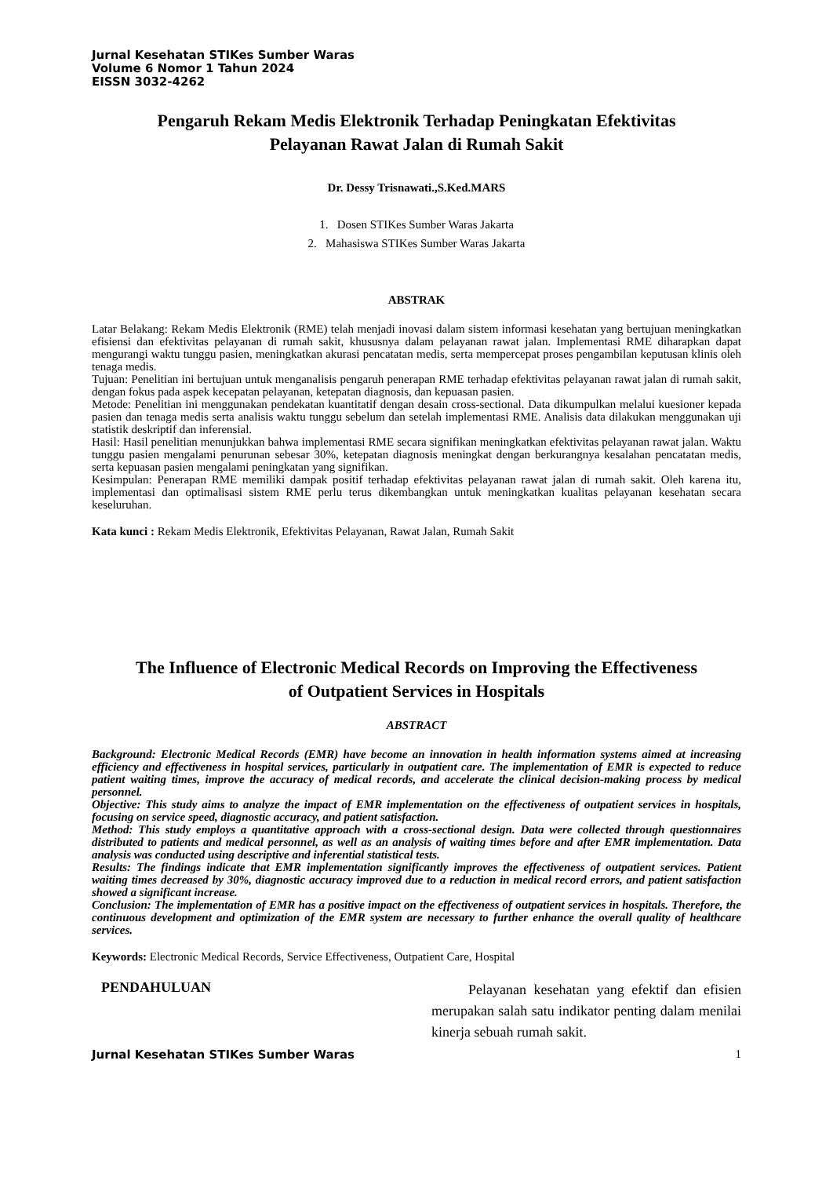Jurnal Kesehatan STIKes Sumber Waras
Volume 6 Nomor 1 Tahun 2024
EISSN 3032-4262
Pengaruh Rekam Medis Elektronik Terhadap Peningkatan Efektivitas
Pelayanan Rawat Jalan di Rumah Sakit
Dr. Dessy Trisnawati.,S.Ked.MARS
1. Dosen STIKes Sumber Waras Jakarta
2. Mahasiswa STIKes Sumber Waras Jakarta
ABSTRAK
Latar Belakang: Rekam Medis Elektronik (RME) telah menjadi inovasi dalam sistem informasi kesehatan yang bertujuan meningkatkan efisiensi dan efektivitas pelayanan di rumah sakit, khususnya dalam pelayanan rawat jalan. Implementasi RME diharapkan dapat mengurangi waktu tunggu pasien, meningkatkan akurasi pencatatan medis, serta mempercepat proses pengambilan keputusan klinis oleh tenaga medis.
Tujuan: Penelitian ini bertujuan untuk menganalisis pengaruh penerapan RME terhadap efektivitas pelayanan rawat jalan di rumah sakit, dengan fokus pada aspek kecepatan pelayanan, ketepatan diagnosis, dan kepuasan pasien.
Metode: Penelitian ini menggunakan pendekatan kuantitatif dengan desain cross-sectional. Data dikumpulkan melalui kuesioner kepada pasien dan tenaga medis serta analisis waktu tunggu sebelum dan setelah implementasi RME. Analisis data dilakukan menggunakan uji statistik deskriptif dan inferensial.
Hasil: Hasil penelitian menunjukkan bahwa implementasi RME secara signifikan meningkatkan efektivitas pelayanan rawat jalan. Waktu tunggu pasien mengalami penurunan sebesar 30%, ketepatan diagnosis meningkat dengan berkurangnya kesalahan pencatatan medis, serta kepuasan pasien mengalami peningkatan yang signifikan.
Kesimpulan: Penerapan RME memiliki dampak positif terhadap efektivitas pelayanan rawat jalan di rumah sakit. Oleh karena itu, implementasi dan optimalisasi sistem RME perlu terus dikembangkan untuk meningkatkan kualitas pelayanan kesehatan secara keseluruhan.
Kata kunci : Rekam Medis Elektronik, Efektivitas Pelayanan, Rawat Jalan, Rumah Sakit
The Influence of Electronic Medical Records on Improving the Effectiveness
of Outpatient Services in Hospitals
ABSTRACT
Background: Electronic Medical Records (EMR) have become an innovation in health information systems aimed at increasing efficiency and effectiveness in hospital services, particularly in outpatient care. The implementation of EMR is expected to reduce patient waiting times, improve the accuracy of medical records, and accelerate the clinical decision-making process by medical personnel.
Objective: This study aims to analyze the impact of EMR implementation on the effectiveness of outpatient services in hospitals, focusing on service speed, diagnostic accuracy, and patient satisfaction.
Method: This study employs a quantitative approach with a cross-sectional design. Data were collected through questionnaires distributed to patients and medical personnel, as well as an analysis of waiting times before and after EMR implementation. Data analysis was conducted using descriptive and inferential statistical tests.
Results: The findings indicate that EMR implementation significantly improves the effectiveness of outpatient services. Patient waiting times decreased by 30%, diagnostic accuracy improved due to a reduction in medical record errors, and patient satisfaction showed a significant increase.
Conclusion: The implementation of EMR has a positive impact on the effectiveness of outpatient services in hospitals. Therefore, the continuous development and optimization of the EMR system are necessary to further enhance the overall quality of healthcare services.
Keywords: Electronic Medical Records, Service Effectiveness, Outpatient Care, Hospital
PENDAHULUAN
Pelayanan kesehatan yang efektif dan efisien merupakan salah satu indikator penting dalam menilai kinerja sebuah rumah sakit.
Jurnal Kesehatan STIKes Sumber Waras 1